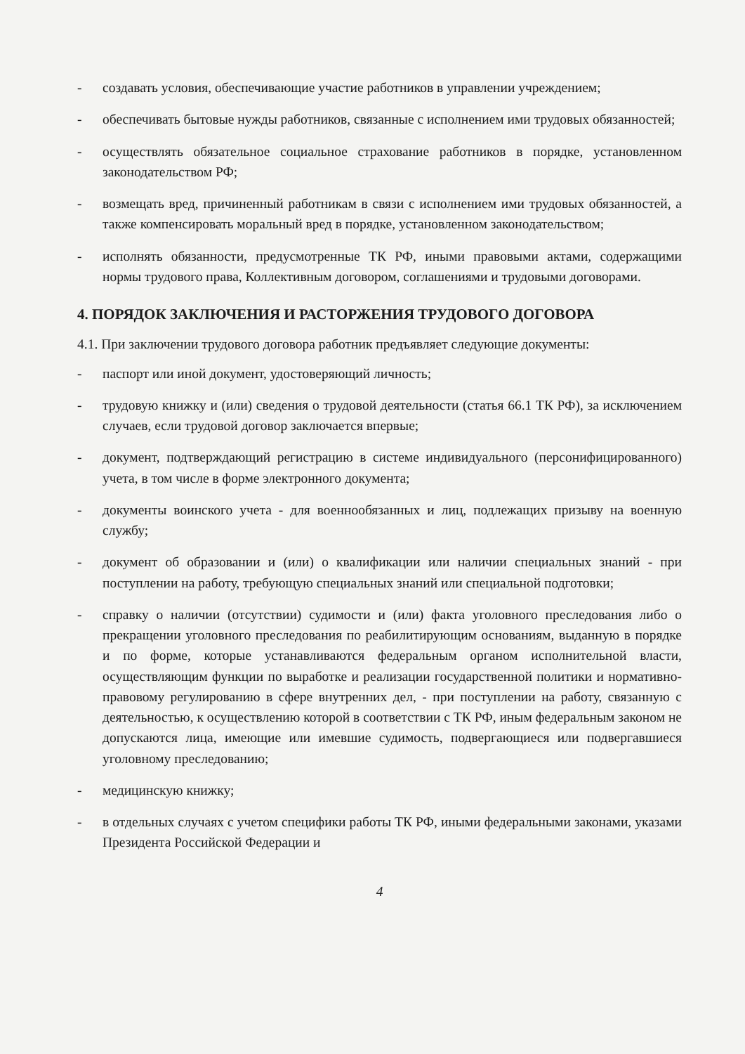- создавать условия, обеспечивающие участие работников в управлении учреждением;
- обеспечивать бытовые нужды работников, связанные с исполнением ими трудовых обязанностей;
- осуществлять обязательное социальное страхование работников в порядке, установленном законодательством РФ;
- возмещать вред, причиненный работникам в связи с исполнением ими трудовых обязанностей, а также компенсировать моральный вред в порядке, установленном законодательством;
- исполнять обязанности, предусмотренные ТК РФ, иными правовыми актами, содержащими нормы трудового права, Коллективным договором, соглашениями и трудовыми договорами.
4. ПОРЯДОК ЗАКЛЮЧЕНИЯ И РАСТОРЖЕНИЯ ТРУДОВОГО ДОГОВОРА
4.1. При заключении трудового договора работник предъявляет следующие документы:
- паспорт или иной документ, удостоверяющий личность;
- трудовую книжку и (или) сведения о трудовой деятельности (статья 66.1 ТК РФ), за исключением случаев, если трудовой договор заключается впервые;
- документ, подтверждающий регистрацию в системе индивидуального (персонифицированного) учета, в том числе в форме электронного документа;
- документы воинского учета - для военнообязанных и лиц, подлежащих призыву на военную службу;
- документ об образовании и (или) о квалификации или наличии специальных знаний - при поступлении на работу, требующую специальных знаний или специальной подготовки;
- справку о наличии (отсутствии) судимости и (или) факта уголовного преследования либо о прекращении уголовного преследования по реабилитирующим основаниям, выданную в порядке и по форме, которые устанавливаются федеральным органом исполнительной власти, осуществляющим функции по выработке и реализации государственной политики и нормативно-правовому регулированию в сфере внутренних дел, - при поступлении на работу, связанную с деятельностью, к осуществлению которой в соответствии с ТК РФ, иным федеральным законом не допускаются лица, имеющие или имевшие судимость, подвергающиеся или подвергавшиеся уголовному преследованию;
- медицинскую книжку;
- в отдельных случаях с учетом специфики работы ТК РФ, иными федеральными законами, указами Президента Российской Федерации и
4